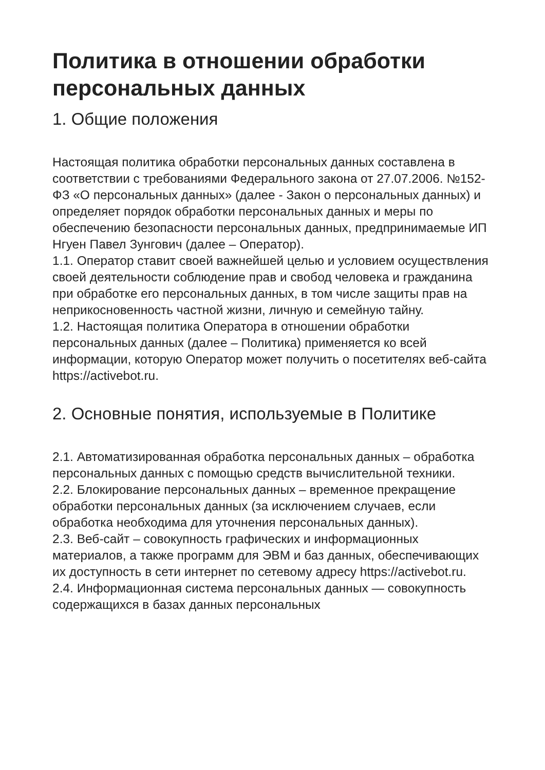Политика в отношении обработки персональных данных
1. Общие положения
Настоящая политика обработки персональных данных составлена в соответствии с требованиями Федерального закона от 27.07.2006. №152-ФЗ «О персональных данных» (далее - Закон о персональных данных) и определяет порядок обработки персональных данных и меры по обеспечению безопасности персональных данных, предпринимаемые ИП Нгуен Павел Зунгович (далее – Оператор).
1.1. Оператор ставит своей важнейшей целью и условием осуществления своей деятельности соблюдение прав и свобод человека и гражданина при обработке его персональных данных, в том числе защиты прав на неприкосновенность частной жизни, личную и семейную тайну.
1.2. Настоящая политика Оператора в отношении обработки персональных данных (далее – Политика) применяется ко всей информации, которую Оператор может получить о посетителях веб-сайта https://activebot.ru.
2. Основные понятия, используемые в Политике
2.1. Автоматизированная обработка персональных данных – обработка персональных данных с помощью средств вычислительной техники.
2.2. Блокирование персональных данных – временное прекращение обработки персональных данных (за исключением случаев, если обработка необходима для уточнения персональных данных).
2.3. Веб-сайт – совокупность графических и информационных материалов, а также программ для ЭВМ и баз данных, обеспечивающих их доступность в сети интернет по сетевому адресу https://activebot.ru.
2.4. Информационная система персональных данных — совокупность содержащихся в базах данных персональных